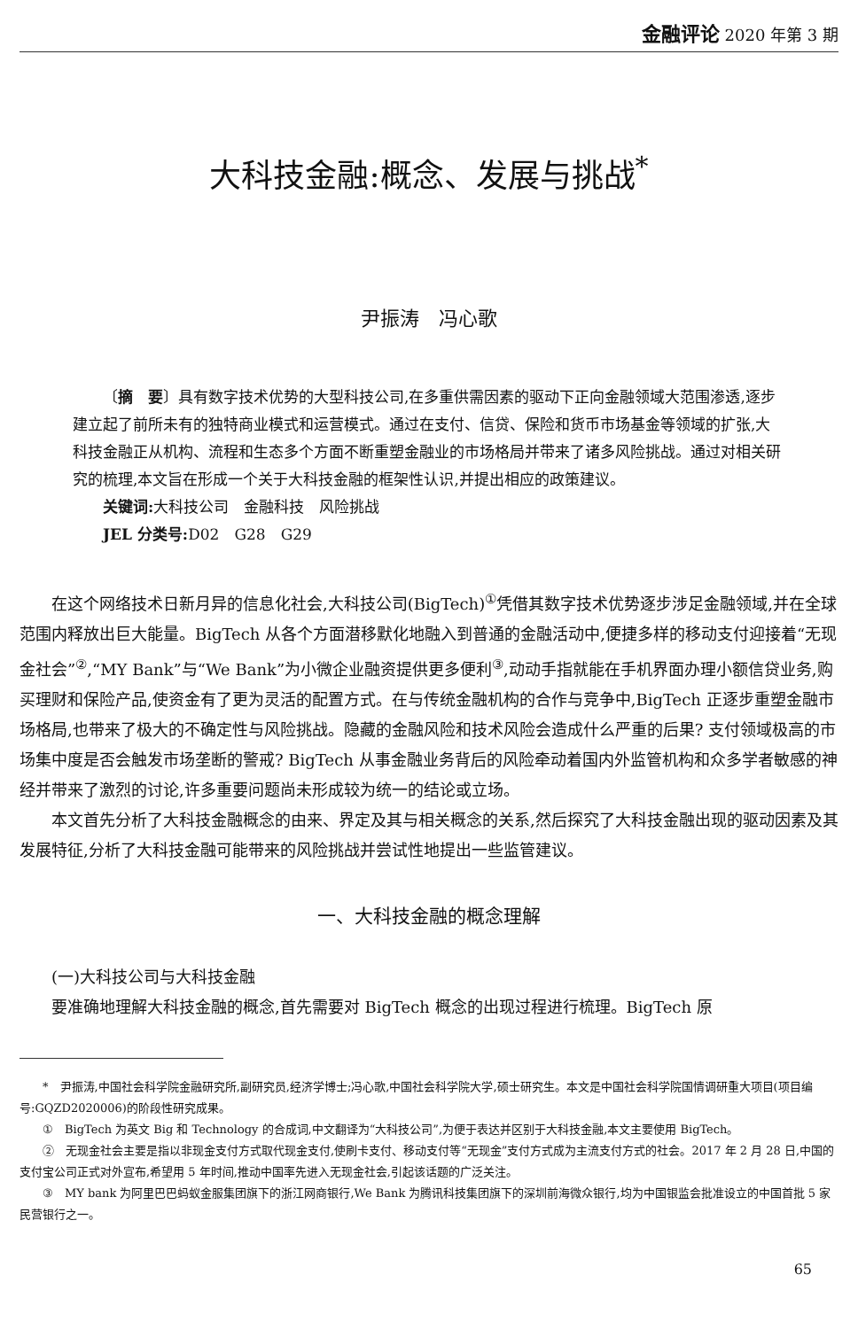金融评论 2020 年第 3 期
大科技金融:概念、发展与挑战<sup>*</sup>
尹振涛　冯心歌
〔摘　要〕具有数字技术优势的大型科技公司,在多重供需因素的驱动下正向金融领域大范围渗透,逐步建立起了前所未有的独特商业模式和运营模式。通过在支付、信贷、保险和货币市场基金等领域的扩张,大科技金融正从机构、流程和生态多个方面不断重塑金融业的市场格局并带来了诸多风险挑战。通过对相关研究的梳理,本文旨在形成一个关于大科技金融的框架性认识,并提出相应的政策建议。
关键词: 大科技公司　金融科技　风险挑战
JEL 分类号: D02　G28　G29
在这个网络技术日新月异的信息化社会,大科技公司(BigTech)<sup>①</sup>凭借其数字技术优势逐步涉足金融领域,并在全球范围内释放出巨大能量。BigTech 从各个方面潜移默化地融入到普通的金融活动中,便捷多样的移动支付迎接着“无现金社会”<sup>②</sup>,“MY Bank”与“We Bank”为小微企业融资提供更多便利<sup>③</sup>,动动手指就能在手机界面办理小额信贷业务,购买理财和保险产品,使资金有了更为灵活的配置方式。在与传统金融机构的合作与竞争中,BigTech 正逐步重塑金融市场格局,也带来了极大的不确定性与风险挑战。隐藏的金融风险和技术风险会造成什么严重的后果? 支付领域极高的市场集中度是否会触发市场垄断的警戒? BigTech 从事金融业务背后的风险牵动着国内外监管机构和众多学者敏感的神经并带来了激烈的讨论,许多重要问题尚未形成较为统一的结论或立场。
本文首先分析了大科技金融概念的由来、界定及其与相关概念的关系,然后探究了大科技金融出现的驱动因素及其发展特征,分析了大科技金融可能带来的风险挑战并尝试性地提出一些监管建议。
一、大科技金融的概念理解
(一)大科技公司与大科技金融
要准确地理解大科技金融的概念,首先需要对 BigTech 概念的出现过程进行梳理。BigTech 原
*　尹振涛,中国社会科学院金融研究所,副研究员,经济学博士;冯心歌,中国社会科学院大学,硕士研究生。本文是中国社会科学院国情调研重大项目(项目编号:GQZD2020006)的阶段性研究成果。
①　BigTech 为英文 Big 和 Technology 的合成词,中文翻译为“大科技公司”,为便于表达并区别于大科技金融,本文主要使用 BigTech。
②　无现金社会主要是指以非现金支付方式取代现金支付,使刷卡支付、移动支付等“无现金”支付方式成为主流支付方式的社会。2017 年 2 月 28 日,中国的支付宝公司正式对外宣布,希望用 5 年时间,推动中国率先进入无现金社会,引起该话题的广泛关注。
③　MY bank 为阿里巴巴蚂蚁金服集团旗下的浙江网商银行,We Bank 为腾讯科技集团旗下的深圳前海微众银行,均为中国银监会批准设立的中国首批 5 家民营银行之一。
65